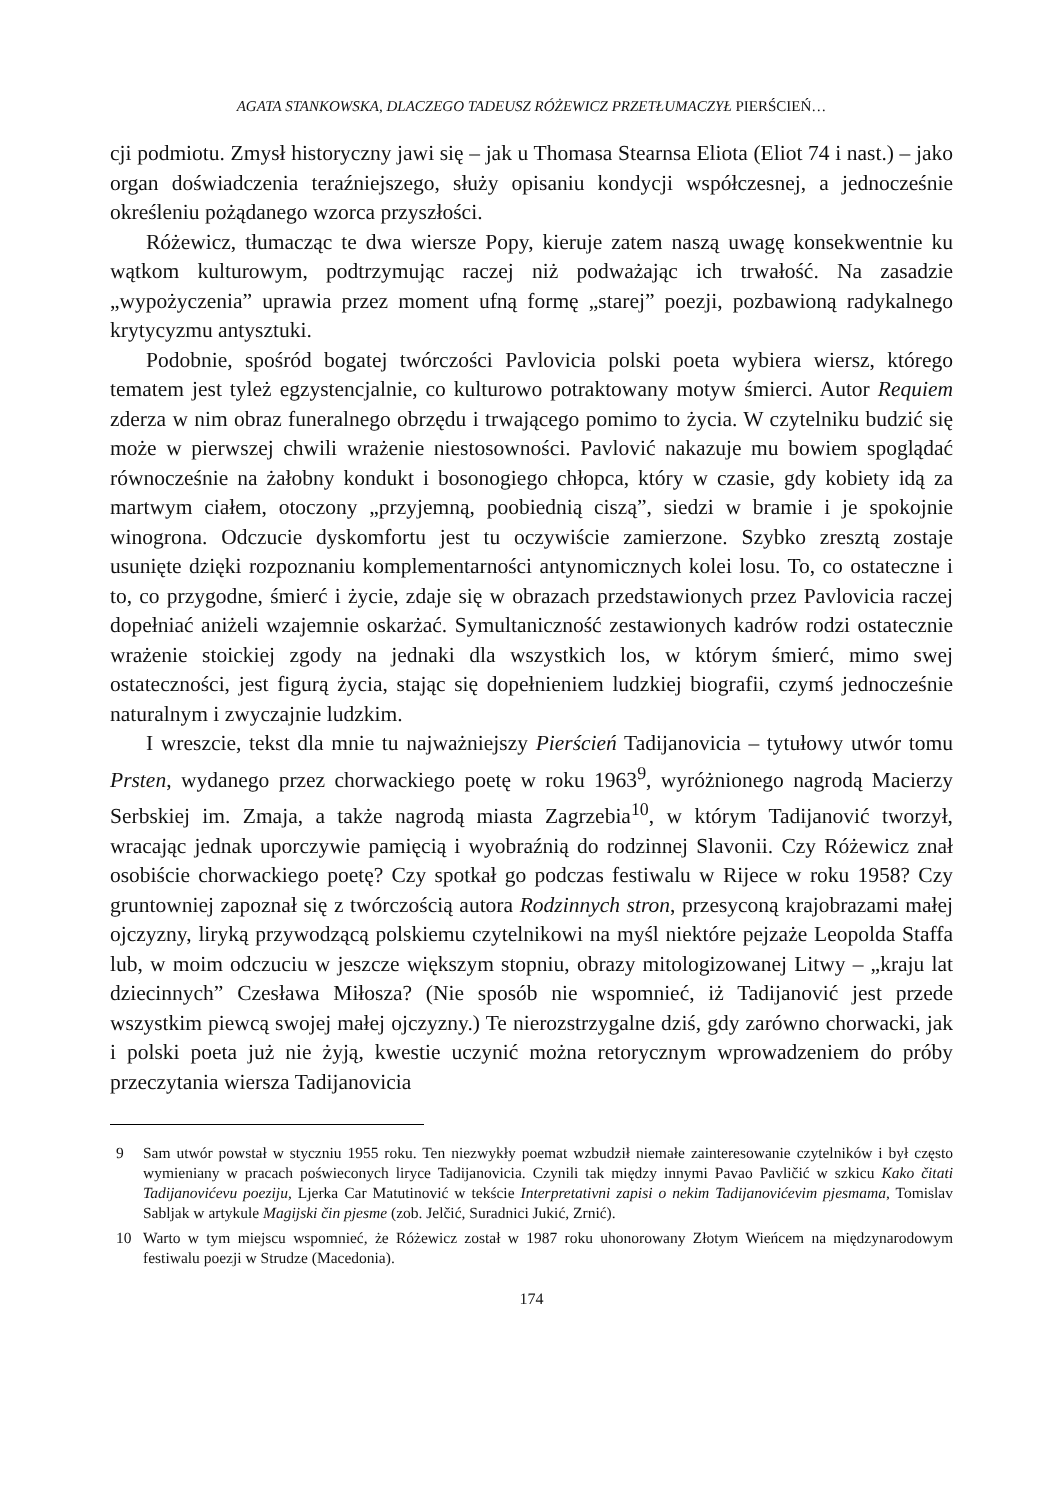AGATA STANKOWSKA, DLACZEGO TADEUSZ RÓŻEWICZ PRZETŁUMACZYŁ PIERŚCIEŃ…
cji podmiotu. Zmysł historyczny jawi się – jak u Thomasa Stearnsa Eliota (Eliot 74 i nast.) – jako organ doświadczenia teraźniejszego, służy opisaniu kondycji współczesnej, a jednocześnie określeniu pożądanego wzorca przyszłości.
Różewicz, tłumacząc te dwa wiersze Popy, kieruje zatem naszą uwagę konsekwentnie ku wątkom kulturowym, podtrzymując raczej niż podważając ich trwałość. Na zasadzie „wypożyczenia” uprawia przez moment ufną formę „starej” poezji, pozbawioną radykalnego krytycyzmu antysztuki.
Podobnie, spośród bogatej twórczości Pavlovicia polski poeta wybiera wiersz, którego tematem jest tyleż egzystencjalnie, co kulturowo potraktowany motyw śmierci. Autor Requiem zderza w nim obraz funeralnego obrzędu i trwającego pomimo to życia. W czytelniku budzić się może w pierwszej chwili wrażenie niestosowności. Pavlović nakazuje mu bowiem spoglądać równocześnie na żałobny kondukt i bosonogiego chłopca, który w czasie, gdy kobiety idą za martwym ciałem, otoczony „przyjemną, poobiednią ciszą”, siedzi w bramie i je spokojnie winogrona. Odczucie dyskomfortu jest tu oczywiście zamierzone. Szybko zresztą zostaje usunięte dzięki rozpoznaniu komplementarności antynomicznych kolei losu. To, co ostateczne i to, co przygodne, śmierć i życie, zdaje się w obrazach przedstawionych przez Pavlovicia raczej dopełniać aniżeli wzajemnie oskarżać. Symultaniczność zestawionych kadrów rodzi ostatecznie wrażenie stoickiej zgody na jednaki dla wszystkich los, w którym śmierć, mimo swej ostateczności, jest figurą życia, stając się dopełnieniem ludzkiej biografii, czymś jednocześnie naturalnym i zwyczajnie ludzkim.
I wreszcie, tekst dla mnie tu najważniejszy Pierścień Tadijanovicia – tytułowy utwór tomu Prsten, wydanego przez chorwackiego poetę w roku 1963<sup>9</sup>, wyróżnionego nagrodą Macierzy Serbskiej im. Zmaja, a także nagrodą miasta Zagrzebia<sup>10</sup>, w którym Tadijanović tworzył, wracając jednak uporczywie pamięcią i wyobraźnią do rodzinnej Slavonii. Czy Różewicz znał osobiście chorwackiego poetę? Czy spotkał go podczas festiwalu w Rijece w roku 1958? Czy gruntowniej zapoznał się z twórczością autora Rodzinnych stron, przesyconą krajobrazami małej ojczyzny, liryką przywodzącą polskiemu czytelnikowi na myśl niektóre pejzaże Leopolda Staffa lub, w moim odczuciu w jeszcze większym stopniu, obrazy mitologizowanej Litwy – „kraju lat dziecinnych” Czesława Miłosza? (Nie sposób nie wspomnieć, iż Tadijanović jest przede wszystkim piewcą swojej małej ojczyzny.) Te nierozstrzygalne dziś, gdy zarówno chorwacki, jak i polski poeta już nie żyją, kwestie uczynić można retorycznym wprowadzeniem do próby przeczytania wiersza Tadijanovicia
9 Sam utwór powstał w styczniu 1955 roku. Ten niezwykły poemat wzbudził niemałe zainteresowanie czytelników i był często wymieniany w pracach poświeconych liryce Tadijanovicia. Czynili tak między innymi Pavao Pavličić w szkicu Kako čitati Tadijanovićevu poeziju, Ljerka Car Matutinović w tekście Interpretativni zapisi o nekim Tadijanovićevim pjesmama, Tomislav Sabljak w artykule Magijski čin pjesme (zob. Jelčić, Suradnici Jukić, Zrnić).
10 Warto w tym miejscu wspomnieć, że Różewicz został w 1987 roku uhonorowany Złotym Wieńcem na międzynarodowym festiwalu poezji w Strudze (Macedonia).
174